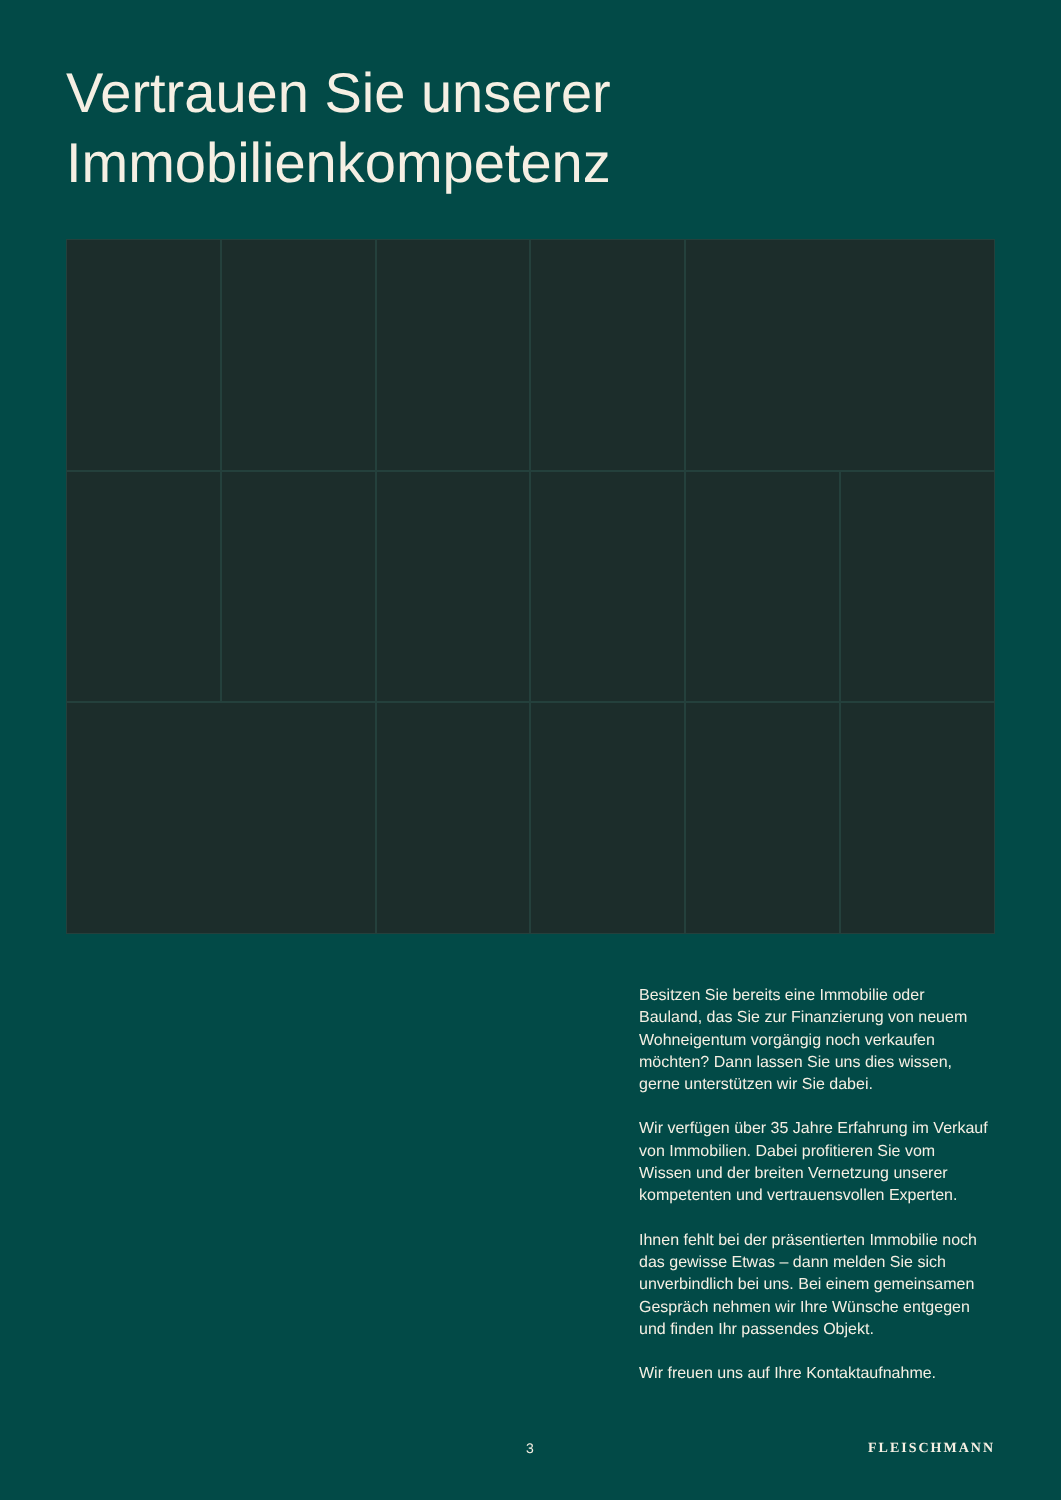Vertrauen Sie unserer
Immobilienkompetenz
Besitzen Sie bereits eine Immobilie oder Bauland, das Sie zur Finanzierung von neuem Wohneigentum vorgängig noch verkaufen möchten? Dann lassen Sie uns dies wissen, gerne unterstützen wir Sie dabei.
Wir verfügen über 35 Jahre Erfahrung im Verkauf von Immobilien. Dabei profitieren Sie vom Wissen und der breiten Vernetzung unserer kompetenten und vertrauensvollen Experten.
Ihnen fehlt bei der präsentierten Immobilie noch das gewisse Etwas – dann melden Sie sich unverbindlich bei uns. Bei einem gemeinsamen Gespräch nehmen wir Ihre Wünsche entgegen und finden Ihr passendes Objekt.
Wir freuen uns auf Ihre Kontaktaufnahme.
3 FLEISCHMANN